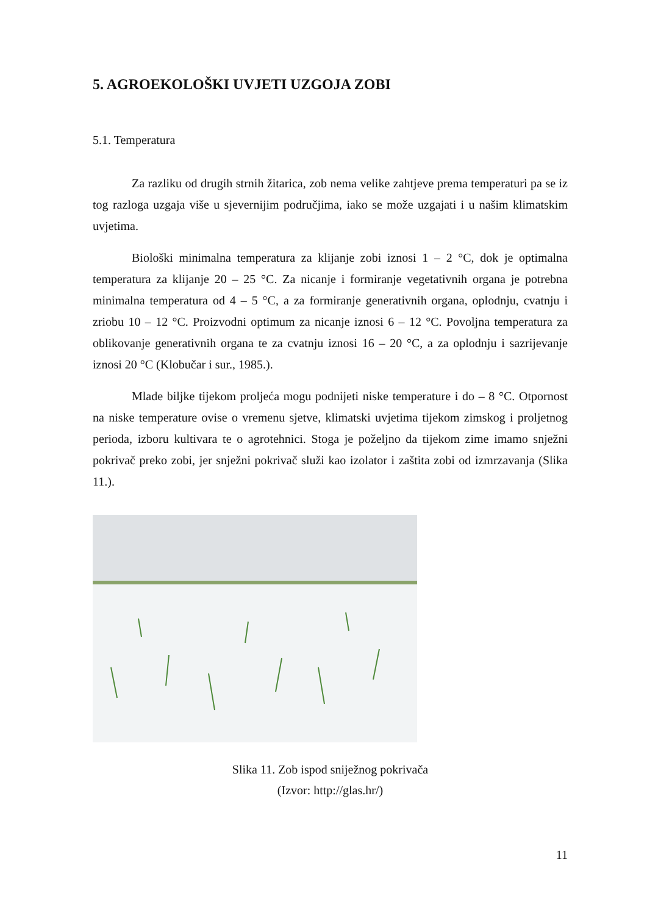5. AGROEKOLOŠKI UVJETI UZGOJA ZOBI
5.1. Temperatura
Za razliku od drugih strnih žitarica, zob nema velike zahtjeve prema temperaturi pa se iz tog razloga uzgaja više u sjevernijim područjima, iako se može uzgajati i u našim klimatskim uvjetima.
Biološki minimalna temperatura za klijanje zobi iznosi 1 – 2 °C, dok je optimalna temperatura za klijanje 20 – 25 °C. Za nicanje i formiranje vegetativnih organa je potrebna minimalna temperatura od 4 – 5 °C, a za formiranje generativnih organa, oplodnju, cvatnju i zriobu 10 – 12 °C. Proizvodni optimum za nicanje iznosi 6 – 12 °C. Povoljna temperatura za oblikovanje generativnih organa te za cvatnju iznosi 16 – 20 °C, a za oplodnju i sazrijevanje iznosi 20 °C (Klobučar i sur., 1985.).
Mlade biljke tijekom proljeća mogu podnijeti niske temperature i do – 8 °C. Otpornost na niske temperature ovise o vremenu sjetve, klimatski uvjetima tijekom zimskog i proljetnog perioda, izboru kultivara te o agrotehnici. Stoga je poželjno da tijekom zime imamo snježni pokrivač preko zobi, jer snježni pokrivač služi kao izolator i zaštita zobi od izmrzavanja (Slika 11.).
Slika 11. Zob ispod sniježnog pokrivača
(Izvor: http://glas.hr/)
11